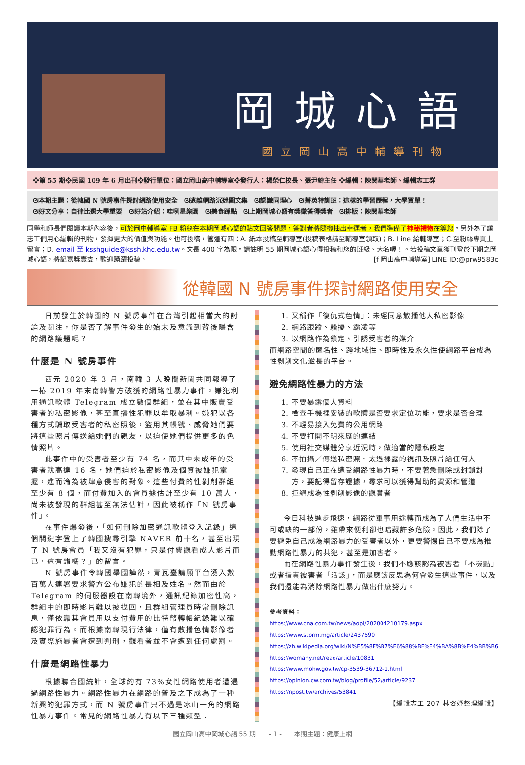岡城心語
國立岡山高中輔導刊物
❖第 55 期❖民國 109 年 6 月出刊❖發行單位：國立岡山高中輔導室❖發行人：楊榮仁校長、張尹綺主任 ❖編輯：陳閔華老師、編輯志工群
ᘛ本期主題：從韓國 N 號房事件探討網路使用安全　ᘛ遠離網路沉迷圖文集　ᘛ認識同理心　ᘛ菁英特訓班：這樣的學習歷程，大學買單！
ᘛ好文分享：自律比選大學重要　ᘛ好站介紹：哇咧星樂園　ᘛ美食踩點　ᘛ上期岡城心語有獎徵答得獎者　ᘛ排版：陳閔華老師
同學和師長們閱讀本期內容後，可於岡中輔導室 FB 粉絲在本期岡城心語的貼文回答問題，答對者將隨機抽出幸運者，我們準備了神秘禮物在等您。另外為了讓志工們用心編輯的刊物，發揮更大的價值與功能。也可投稿，管道有四：A. 紙本投稿至輔導室(投稿表格請至輔導室領取)；B. Line 給輔導室；C.至粉絲專頁上留言；D. email 至 ksshguide@kssh.khc.edu.tw。文長 400 字為限。請註明 55 期岡城心語心得投稿和您的班級、大名喔！。若投稿文章獲刊登於下期之岡城心語，將記嘉獎壹支，歡迎踴躍投稿。 [f 岡山高中輔導室] LINE ID:@prw9583c
從韓國 N 號房事件探討網路使用安全
日前發生於韓國的 N 號房事件在台灣引起相當大的討論及關注，你是否了解事件發生的始末及意識到背後隱含的網路議題呢？
什麼是 N 號房事件
西元 2020 年 3 月，南韓 3 大晚間新聞共同報導了一樁 2019 年末南韓警方破獲的網路性暴力事件。嫌犯利用通訊軟體 Telegram 成立數個群組，並在其中販賣受害者的私密影像，甚至直播性犯罪以牟取暴利。嫌犯以各種方式騙取受害者的私密照後，盜用其帳號、威脅她們要將這些照片傳送給她們的親友，以迫使她們提供更多的色情照片。
此事件中的受害者至少有 74 名，而其中未成年的受害者就高達 16 名，她們迫於私密影像及個資被嫌犯掌握，進而淪為被肆意侵害的對象。這些付費的性剝削群組至少有 8 個，而付費加入的會員據估計至少有 10 萬人，尚未被發現的群組甚至無法估計，因此被稱作「N 號房事件」。
在事件爆發後，「如何刪除加密通訊軟體登入記錄」這個關鍵字登上了韓國搜尋引擎 NAVER 前十名，甚至出現了 N 號房會員「我又沒有犯罪，只是付費觀看成人影片而已，這有錯嗎？」的留言。
N 號房事件令韓國舉國譁然，青瓦臺請願平台湧入數百萬人連署要求警方公布嫌犯的長相及姓名。然而由於 Telegram 的伺服器設在南韓境外，通訊紀錄加密性高，群組中的即時影片難以被找回，且群組管理員時常刪除訊息，僅依靠其會員用以支付費用的比特幣轉帳紀錄難以確認犯罪行為。而根據南韓現行法律，僅有散播色情影像者及實際施暴者會遭到判刑，觀看者並不會遭到任何處罰。
什麼是網路性暴力
根據聯合國統計，全球約有 73%女性網路使用者遭遇過網路性暴力。網路性暴力在網路的普及之下成為了一種新興的犯罪方式，而 N 號房事件只不過是冰山一角的網路性暴力事件。常見的網路性暴力有以下三種類型：
1. 又稱作「復仇式色情」：未經同意散播他人私密影像
2. 網路跟蹤、騷擾、霸凌等
3. 以網路作為鎖定、引誘受害者的媒介
而網路空間的匿名性、跨地域性、即時性及永久性使網路平台成為性剝削文化滋長的平台。
避免網路性暴力的方法
1. 不要暴露個人資料
2. 檢查手機裡安裝的軟體是否要求定位功能，要求是否合理
3. 不輕易接入免費的公用網路
4. 不要打開不明來歷的連結
5. 使用社交媒體分享近況時，做適當的隱私設定
6. 不拍攝／傳送私密照、太過裸露的視訊及照片給任何人
7. 發現自己正在遭受網路性暴力時，不要著急刪除或封鎖對方，要記得留存證據，尋求可以獲得幫助的資源和管道
8. 拒絕成為性剝削影像的觀賞者
今日科技進步飛速，網路從軍事用途轉而成為了人們生活中不可或缺的一部份，雖帶來便利卻也暗藏許多危險。因此，我們除了要避免自己成為網路暴力的受害者以外，更要警惕自己不要成為推動網路性暴力的共犯，甚至是加害者。
而在網路性暴力事件發生後，我們不應該認為被害者「不檢點」或者指責被害者「活該」，而是應該反思為何會發生這些事件，以及我們還能為消除網路性暴力做出什麼努力。
參考資料：
https://www.cna.com.tw/news/aopl/202004210179.aspx
https://www.storm.mg/article/2437590
https://zh.wikipedia.org/wiki/N%E5%8F%B7%E6%88%BF%E4%BA%8B%E4%BB%B6
https://womany.net/read/article/10831
https://www.mohw.gov.tw/cp-3539-36712-1.html
https://opinion.cw.com.tw/blog/profile/52/article/9237
https://npost.tw/archives/53841
【編輯志工 207 林姿妤整理編輯】
國立岡山高中岡城心語 55 期　　- 1 -　　本期主題：健康上網